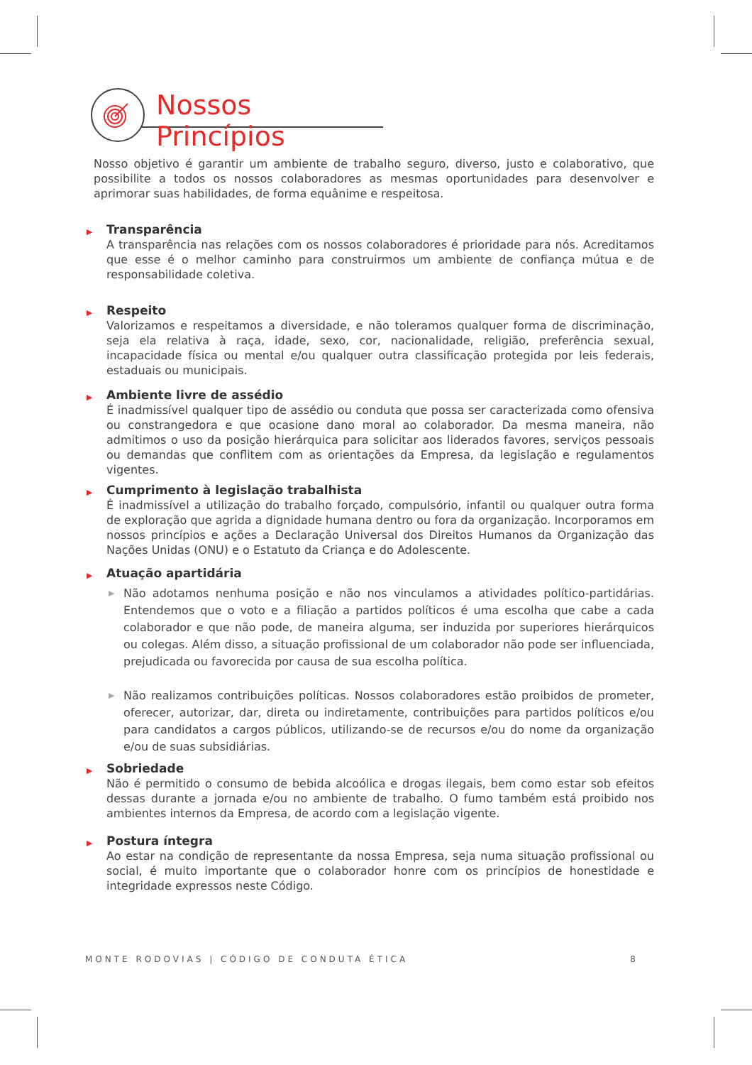Nossos Princípios
Nosso objetivo é garantir um ambiente de trabalho seguro, diverso, justo e colaborativo, que possibilite a todos os nossos colaboradores as mesmas oportunidades para desenvolver e aprimorar suas habilidades, de forma equânime e respeitosa.
▶ Transparência
A transparência nas relações com os nossos colaboradores é prioridade para nós. Acreditamos que esse é o melhor caminho para construirmos um ambiente de confiança mútua e de responsabilidade coletiva.
▶ Respeito
Valorizamos e respeitamos a diversidade, e não toleramos qualquer forma de discriminação, seja ela relativa à raça, idade, sexo, cor, nacionalidade, religião, preferência sexual, incapacidade física ou mental e/ou qualquer outra classificação protegida por leis federais, estaduais ou municipais.
▶ Ambiente livre de assédio
É inadmissível qualquer tipo de assédio ou conduta que possa ser caracterizada como ofensiva ou constrangedora e que ocasione dano moral ao colaborador. Da mesma maneira, não admitimos o uso da posição hierárquica para solicitar aos liderados favores, serviços pessoais ou demandas que conflitem com as orientações da Empresa, da legislação e regulamentos vigentes.
▶ Cumprimento à legislação trabalhista
É inadmissível a utilização do trabalho forçado, compulsório, infantil ou qualquer outra forma de exploração que agrida a dignidade humana dentro ou fora da organização. Incorporamos em nossos princípios e ações a Declaração Universal dos Direitos Humanos da Organização das Nações Unidas (ONU) e o Estatuto da Criança e do Adolescente.
▶ Atuação apartidária
▶
Não adotamos nenhuma posição e não nos vinculamos a atividades político-partidárias. Entendemos que o voto e a filiação a partidos políticos é uma escolha que cabe a cada colaborador e que não pode, de maneira alguma, ser induzida por superiores hierárquicos ou colegas. Além disso, a situação profissional de um colaborador não pode ser influenciada, prejudicada ou favorecida por causa de sua escolha política.
▶
Não realizamos contribuições políticas. Nossos colaboradores estão proibidos de prometer, oferecer, autorizar, dar, direta ou indiretamente, contribuições para partidos políticos e/ou para candidatos a cargos públicos, utilizando-se de recursos e/ou do nome da organização e/ou de suas subsidiárias.
▶ Sobriedade
Não é permitido o consumo de bebida alcoólica e drogas ilegais, bem como estar sob efeitos dessas durante a jornada e/ou no ambiente de trabalho. O fumo também está proibido nos ambientes internos da Empresa, de acordo com a legislação vigente.
▶ Postura íntegra
Ao estar na condição de representante da nossa Empresa, seja numa situação profissional ou social, é muito importante que o colaborador honre com os princípios de honestidade e integridade expressos neste Código.
MONTE RODOVIAS | CÓDIGO DE CONDUTA ÉTICA 8